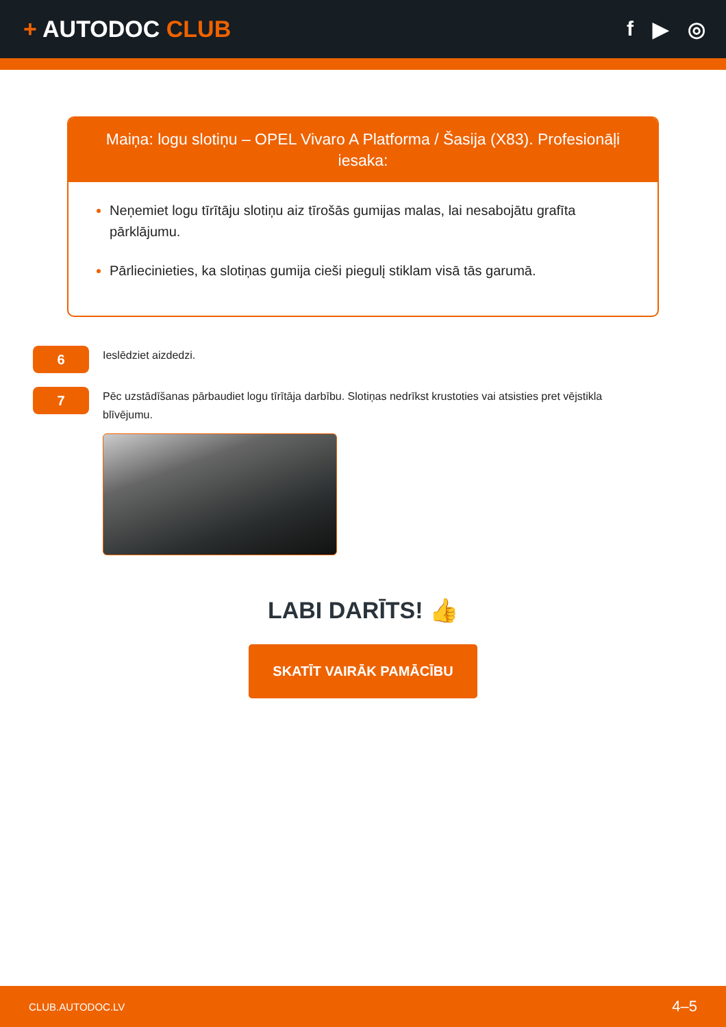+ AUTODOC CLUB f ▶ ◎
Maiņa: logu slotiņu – OPEL Vivaro A Platforma / Šasija (X83). Profesionāļi iesaka:
Neņemiet logu tīrītāju slotiņu aiz tīrošās gumijas malas, lai nesabojātu grafīta pārklājumu.
Pārliecinieties, ka slotiņas gumija cieši piegulį stiklam visā tās garumā.
6
Ieslēdziet aizdedzi.
7
Pēc uzstādīšanas pārbaudiet logu tīrītāja darbību. Slotiņas nedrīkst krustoties vai atsisties pret vējstikla blīvējumu.
LABI DARĪTS! 👍
SKATĪT VAIRĀK PAMĀCĪBU
CLUB.AUTODOC.LV 4–5